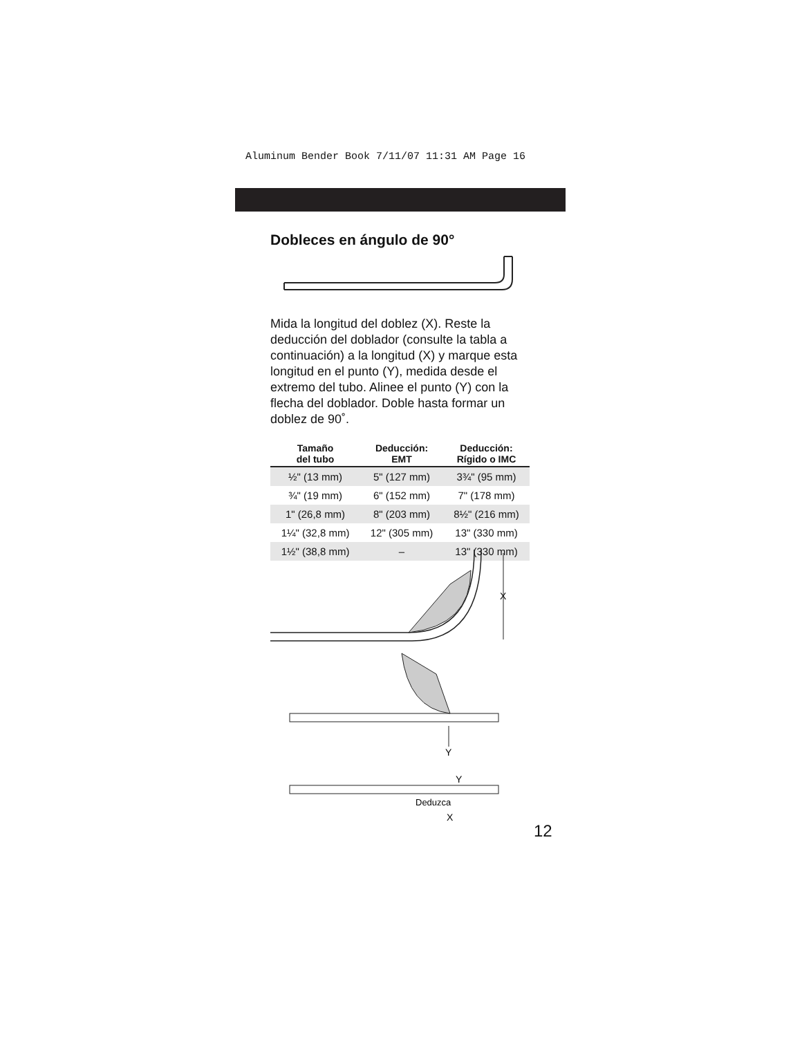Aluminum Bender Book 7/11/07 11:31 AM Page 16
Dobleces en ángulo de 90°
Mida la longitud del doblez (X). Reste la deducción del doblador (consulte la tabla a continuación) a la longitud (X) y marque esta longitud en el punto (Y), medida desde el extremo del tubo. Alinee el punto (Y) con la flecha del doblador. Doble hasta formar un doblez de 90˚.
| Tamaño del tubo | Deducción: EMT | Deducción: Rígido o IMC |
| --- | --- | --- |
| ½" (13 mm) | 5" (127 mm) | 3¾" (95 mm) |
| ¾" (19 mm) | 6" (152 mm) | 7" (178 mm) |
| 1" (26,8 mm) | 8" (203 mm) | 8½" (216 mm) |
| 1¼" (32,8 mm) | 12" (305 mm) | 13" (330 mm) |
| 1½" (38,8 mm) | – | 13" (330 mm) |
X
Y
Y
Deduzca
X
12